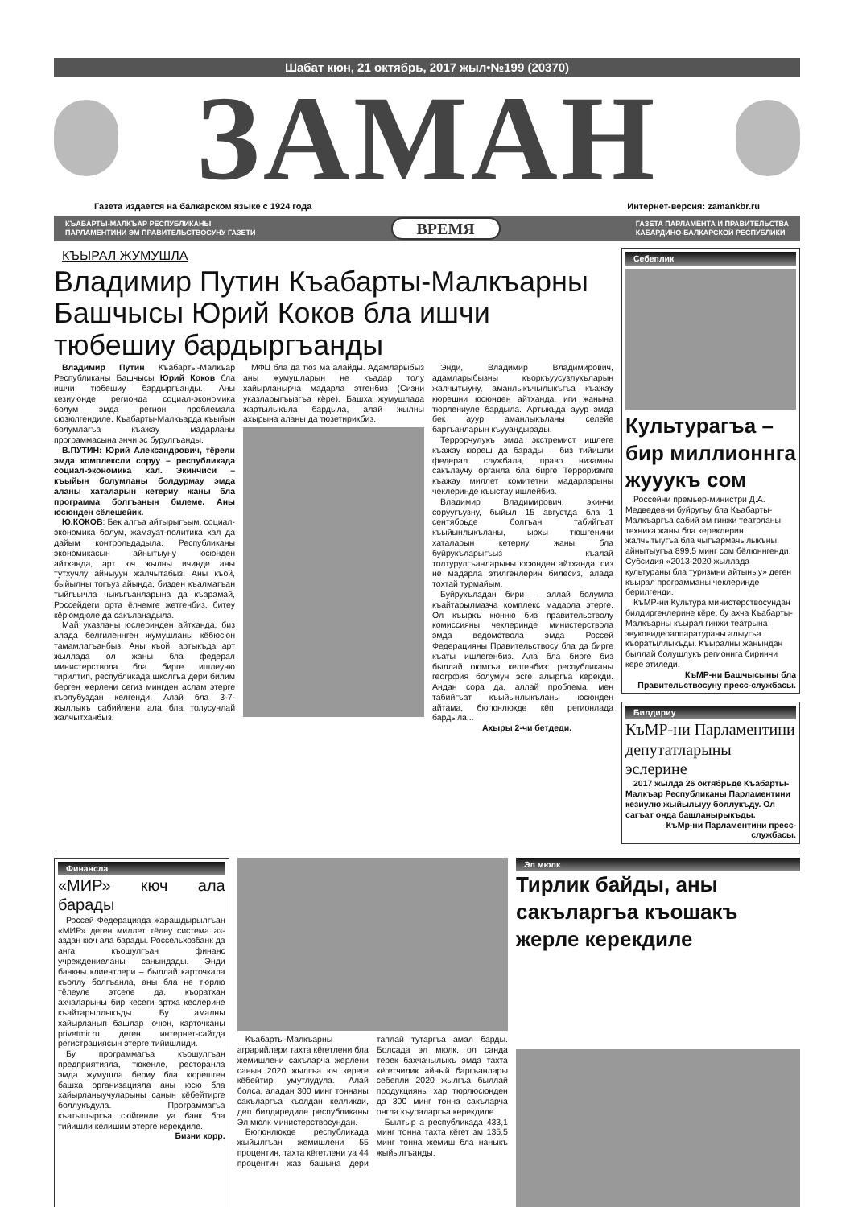Шабат кюн, 21 октябрь, 2017 жыл•№199 (20370)
ЗАМАН
Газета издается на балкарском языке с 1924 года Интернет-версия: zamankbr.ru
КЪАБАРТЫ-МАЛКЪАР РЕСПУБЛИКАНЫ
ПАРЛАМЕНТИНИ ЭМ ПРАВИТЕЛЬСТВОСУНУ ГАЗЕТИ ВРЕМЯ ГАЗЕТА ПАРЛАМЕНТА И ПРАВИТЕЛЬСТВА
КАБАРДИНО-БАЛКАРСКОЙ РЕСПУБЛИКИ
КЪЫРАЛ ЖУМУШЛА
Владимир Путин Къабарты-Малкъарны Башчысы Юрий Коков бла ишчи тюбешиу бардыргъанды
Владимир Путин Къабарты-Малкъар Республиканы Башчысы Юрий Коков бла ишчи тюбешиу бардыргъанды. Аны кезиуюнде регионда социал-экономика болум эмда регион проблемала сюзюлгендиле. Къабарты-Малкъарда къыйын болумлагъа къажау мадарланы программасына энчи эс бурулгъанды.
В.ПУТИН: Юрий Александрович, тёрели эмда комплексли соруу – республикада социал-экономика хал. Экинчиси – къыйын болумланы болдурмау эмда аланы хаталарын кетериу жаны бла программа болгъанын билеме. Аны юсюнден сёлешейик.
Ю.КОКОВ: Бек алгъа айтырыгъым, социал-экономика болум, жамауат-политика хал да дайым контрольдадыла. Республиканы экономикасын айнытыуну юсюнден айтханда, арт юч жылны ичинде аны тутхучлу айныуун жалчытабыз. Аны къой, быйылны тогъуз айында, бизден къалмагъан тыйгъычла чыкъгъанларына да къарамай, Россейдеги орта ёлчемге жетгенбиз, битеу кёрюмдюле да сакъланадыла.
Май указланы юслеринден айтханда, биз алада белгиленнген жумушланы кёбюсюн тамамлагъанбыз. Аны къой, артыкъда арт жыллада ол жаны бла федерал министерствола бла бирге ишлеуню тирилтип, республикада школгъа дери билим берген жерлени сегиз мингден аслам этерге къолубуздан келгенди. Алай бла 3-7-жыллыкъ сабийлени ала бла толусунлай жалчытханбыз.
МФЦ бла да тюз ма алайды. Адамларыбыз аны жумушларын не къадар толу хайырланырча мадарла этгенбиз (Сизни указларыгъызгъа кёре). Башха жумушлада жартылыкъла бардыла, алай жылны ахырына аланы да тюзетирикбиз.
Энди, Владимир Владимирович, адамларыбызны къоркъуусузлукъларын жалчытыуну, аманлыкъчылыкъгъа къажау кюрешни юсюнден айтханда, иги жанына тюрлениуле бардыла. Артыкъда ауур эмда бек ауур аманлыкъланы селейе баргъанларын къууандырады.
Террорчулукъ эмда экстремист ишлеге къажау кюреш да барады – биз тийишли федерал службала, право низамны сакълаучу органла бла бирге Терроризмге къажау миллет комитетни мадарларыны чеклеринде къыстау ишлейбиз.
Владимир Владимирович, экинчи соруугъузну, быйыл 15 августда бла 1 сентябрьде болгъан табийгъат къыйынлыкъланы, ырхы тюшгенини хаталарын кетериу жаны бла буйрукъларыгъыз къалай толтурулгъанларыны юсюнден айтханда, сиз не мадарла этилгенлерин билесиз, алада тохтай турмайым.
Буйрукъладан бири – аллай болумла къайтарылмазча комплекс мадарла этерге. Ол къыркъ кюнню биз правительстволу комиссияны чеклеринде министерствола эмда ведомствола эмда Россей Федерацияны Правительствосу бла да бирге къаты ишлегенбиз. Ала бла бирге биз быллай оюмгъа келгенбиз: республиканы геогрфия болумун эсге алыргъа керекди. Андан сора да, аллай проблема, мен табийгъат къыйынлыкъланы юсюнден айтама, бюгюнлюкде кёп регионлада бардыла...
Ахыры 2-чи бетдеди.
Себеплик
Культурагъа – бир миллионнга жууукъ сом
Россейни премьер-министри Д.А. Медведевни буйругъу бла Къабарты-Малкъаргъа сабий эм гинжи театрланы техника жаны бла кереклерин жалчытыугъа бла чыгъармачылыкъны айнытыугъа 899,5 минг сом бёлюннгенди. Субсидия «2013-2020 жыллада культураны бла туризмни айтыныу» деген къырал программаны чеклеринде берилгенди.
КъМР-ни Культура министерствосундан билдиргенлерине кёре, бу ахча Къабарты-Малкъарны къырал гинжи театрына звуковидеоаппаратураны алыугъа къоратыллыкъды. Къыралны жанындан быллай болушлукъ регионнга биринчи кере этиледи.
КъМР-ни Башчысыны бла Правительствосуну пресс-службасы.
Билдириу
КъМР-ни Парламентини депутатларыны эслерине
2017 жылда 26 октябрьде Къабарты-Малкъар Республиканы Парламентини кезиулю жыйылыуу боллукъду. Ол сагъат онда башланырыкъды.
КъМр-ни Парламентини пресс-службасы.
Финансла
«МИР» кюч ала барады
Россей Федерацияда жарашдырылгъан «МИР» деген миллет тёлеу система аз-аздан кюч ала барады. Россельхозбанк да анга къошулгъан финанс учреждениеланы санындады. Энди банкны клиентлери – быллай карточкала къоллу болгъанла, аны бла не тюрлю тёлеуле этселе да, къоратхан ахчаларыны бир кесеги артха кеслерине къайтарыллыкъды. Бу амалны хайырланып башлар ючюн, карточканы privetmir.ru деген интернет-сайтда регистрациясын этерге тийишлиди.
Бу программагъа къошулгъан предприятияла, тюкенле, ресторанла эмда жумушла бериу бла кюрешген башха организацияла аны юсю бла хайырланыучуларыны санын кёбейтирге боллукъдула. Программагъа къатышыргъа сюйгенле уа банк бла тийишли келишим этерге керекдиле.
Бизни корр.
Къабарты-Малкъарны аграрийлери тахта кёгетлени бла жемишлени сакъларча жерлени санын 2020 жылгъа юч кереге кёбейтир умутлудула. Алай болса, аладан 300 минг тоннаны сакъларгъа къолдан келликди, деп билдиредиле республиканы Эл мюлк министерствосундан.
Бюгюнлюкде республикада жыйылгъан жемишлени 55 процентин, тахта кёгетлени уа 44 процентин жаз башына дери таплай тутаргъа амал барды. Болсада эл мюлк, ол санда терек бахчачылыкъ эмда тахта кёгетчилик айный баргъанлары себепли 2020 жылгъа быллай продукцияны хар тюрлюсюнден да 300 минг тонна сакъларча онгла къураларгъа керекдиле.
Былтыр а республикада 433,1 минг тонна тахта кёгет эм 135,5 минг тонна жемиш бла наныкъ жыйылгъанды.
Эл мюлк
Тирлик байды, аны сакъларгъа къошакъ жерле керекдиле